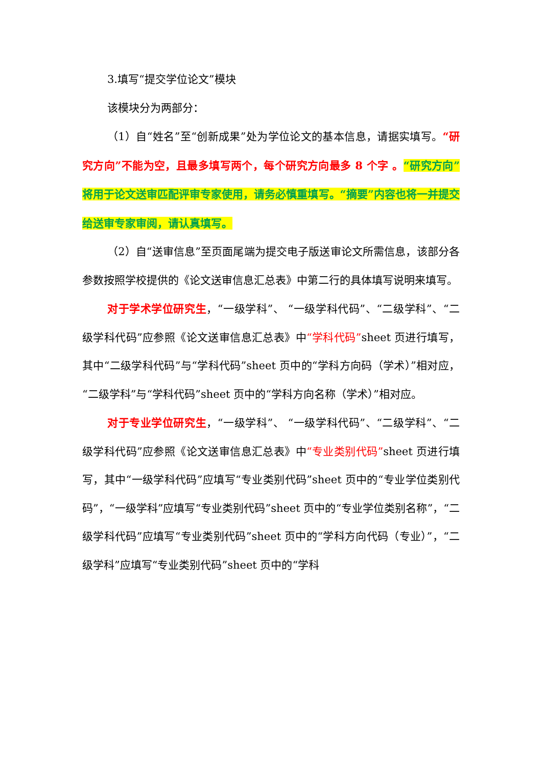3.填写“提交学位论文”模块
该模块分为两部分：
（1）自“姓名”至“创新成果”处为学位论文的基本信息，请据实填写。“研究方向”不能为空，且最多填写两个，每个研究方向最多 8 个字 。“研究方向”将用于论文送审匹配评审专家使用，请务必慎重填写。“摘要”内容也将一并提交给送审专家审阅，请认真填写。
（2）自“送审信息”至页面尾端为提交电子版送审论文所需信息，该部分各参数按照学校提供的《论文送审信息汇总表》中第二行的具体填写说明来填写。
对于学术学位研究生，“一级学科”、 “一级学科代码”、“二级学科”、“二级学科代码”应参照《论文送审信息汇总表》中“学科代码”sheet 页进行填写，其中“二级学科代码”与“学科代码”sheet 页中的“学科方向码（学术）”相对应，“二级学科”与“学科代码”sheet 页中的“学科方向名称（学术）”相对应。
对于专业学位研究生，“一级学科”、 “一级学科代码”、“二级学科”、“二级学科代码”应参照《论文送审信息汇总表》中“专业类别代码”sheet 页进行填写，其中“一级学科代码”应填写“专业类别代码”sheet 页中的“专业学位类别代码”，“一级学科”应填写“专业类别代码”sheet 页中的“专业学位类别名称”，“二级学科代码”应填写“专业类别代码”sheet 页中的“学科方向代码（专业）”，“二级学科”应填写“专业类别代码”sheet 页中的“学科